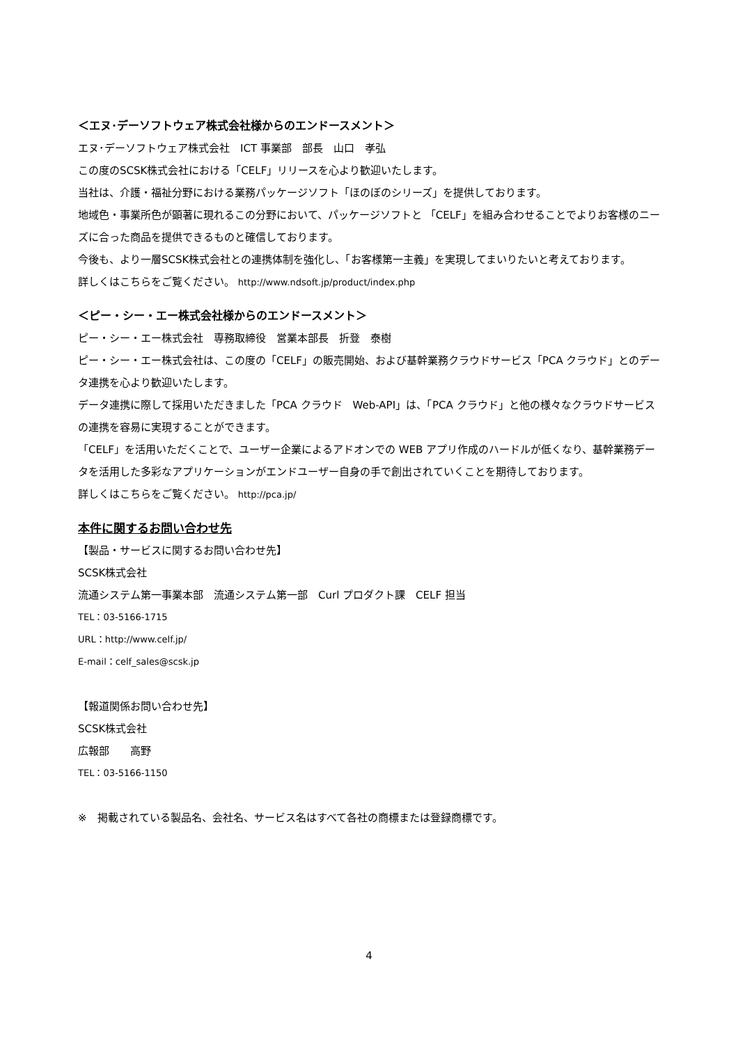＜エヌ･デーソフトウェア株式会社様からのエンドースメント＞
エヌ･デーソフトウェア株式会社　ICT 事業部　部長　山口　孝弘
この度のSCSK株式会社における「CELF」リリースを心より歓迎いたします。
当社は、介護・福祉分野における業務パッケージソフト「ほのぼのシリーズ」を提供しております。
地域色・事業所色が顕著に現れるこの分野において、パッケージソフトと 「CELF」を組み合わせることでよりお客様のニーズに合った商品を提供できるものと確信しております。
今後も、より一層SCSK株式会社との連携体制を強化し、「お客様第一主義」を実現してまいりたいと考えております。
詳しくはこちらをご覧ください。 http://www.ndsoft.jp/product/index.php
＜ピー・シー・エー株式会社様からのエンドースメント＞
ピー・シー・エー株式会社　専務取締役　営業本部長　折登　泰樹
ピー・シー・エー株式会社は、この度の「CELF」の販売開始、および基幹業務クラウドサービス「PCA クラウド」とのデータ連携を心より歓迎いたします。
データ連携に際して採用いただきました「PCA クラウド　Web-API」は、「PCA クラウド」と他の様々なクラウドサービスの連携を容易に実現することができます。
「CELF」を活用いただくことで、ユーザー企業によるアドオンでの WEB アプリ作成のハードルが低くなり、基幹業務データを活用した多彩なアプリケーションがエンドユーザー自身の手で創出されていくことを期待しております。
詳しくはこちらをご覧ください。 http://pca.jp/
本件に関するお問い合わせ先
【製品・サービスに関するお問い合わせ先】
SCSK株式会社
流通システム第一事業本部　流通システム第一部　Curl プロダクト課　CELF 担当
TEL：03-5166-1715
URL：http://www.celf.jp/
E-mail：celf_sales@scsk.jp
【報道関係お問い合わせ先】
SCSK株式会社
広報部　　高野
TEL：03-5166-1150
※　掲載されている製品名、会社名、サービス名はすべて各社の商標または登録商標です。
4